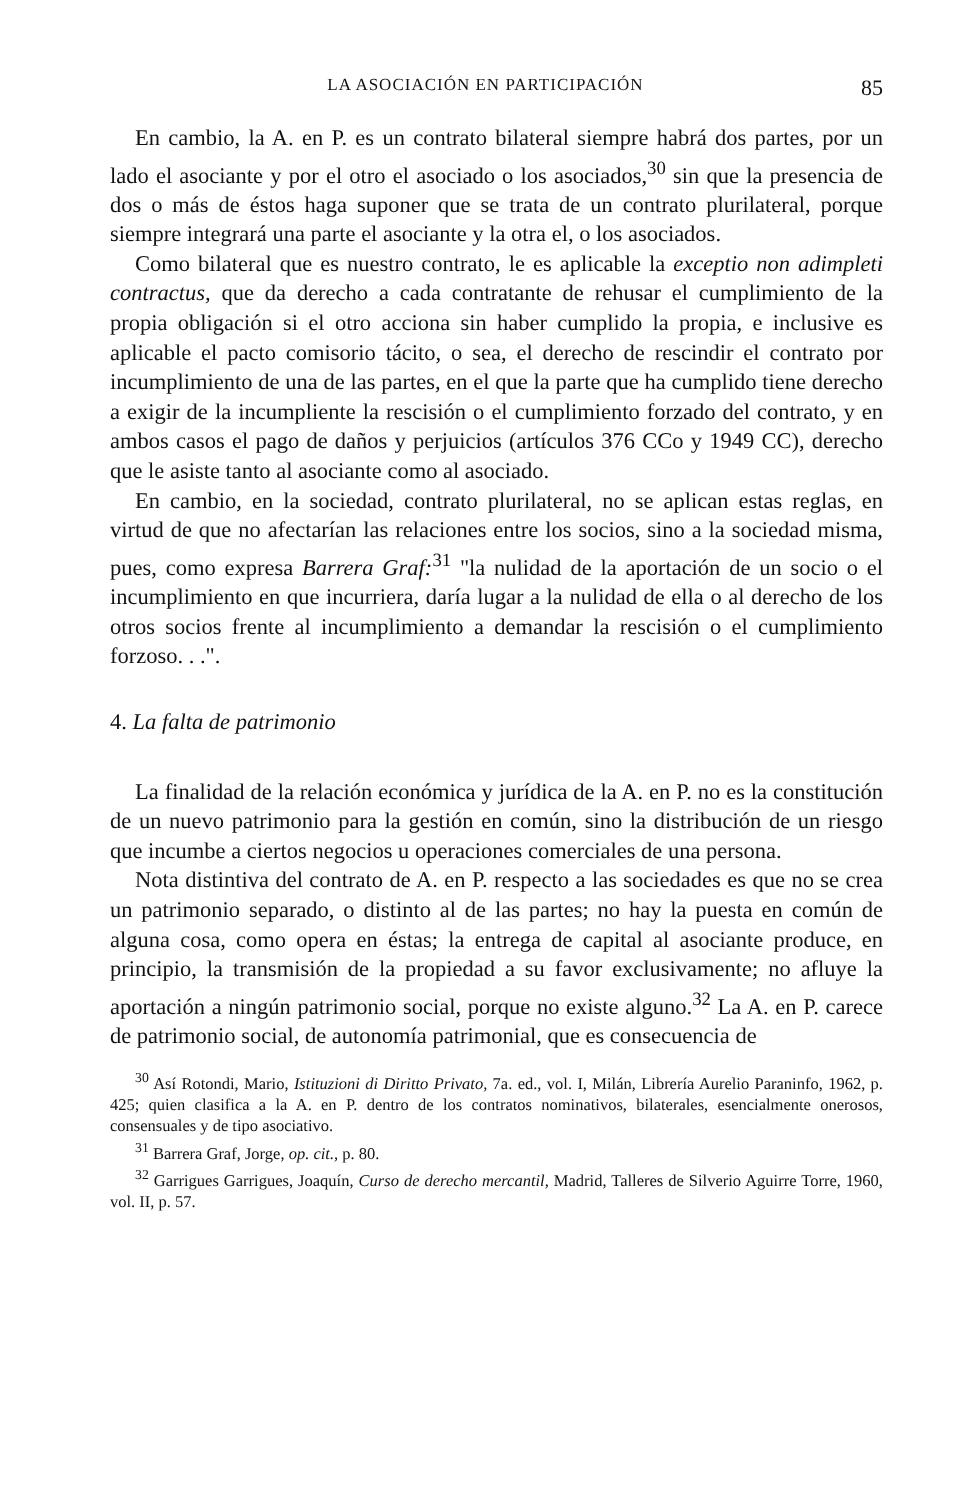LA ASOCIACIÓN EN PARTICIPACIÓN 85
En cambio, la A. en P. es un contrato bilateral siempre habrá dos partes, por un lado el asociante y por el otro el asociado o los asociados,<sup>30</sup> sin que la presencia de dos o más de éstos haga suponer que se trata de un contrato plurilateral, porque siempre integrará una parte el asociante y la otra el, o los asociados.
Como bilateral que es nuestro contrato, le es aplicable la exceptio non adimpleti contractus, que da derecho a cada contratante de rehusar el cumplimiento de la propia obligación si el otro acciona sin haber cumplido la propia, e inclusive es aplicable el pacto comisorio tácito, o sea, el derecho de rescindir el contrato por incumplimiento de una de las partes, en el que la parte que ha cumplido tiene derecho a exigir de la incumpliente la rescisión o el cumplimiento forzado del contrato, y en ambos casos el pago de daños y perjuicios (artículos 376 CCo y 1949 CC), derecho que le asiste tanto al asociante como al asociado.
En cambio, en la sociedad, contrato plurilateral, no se aplican estas reglas, en virtud de que no afectarían las relaciones entre los socios, sino a la sociedad misma, pues, como expresa Barrera Graf:<sup>31</sup> "la nulidad de la aportación de un socio o el incumplimiento en que incurriera, daría lugar a la nulidad de ella o al derecho de los otros socios frente al incumplimiento a demandar la rescisión o el cumplimiento forzoso. . .".
4. La falta de patrimonio
La finalidad de la relación económica y jurídica de la A. en P. no es la constitución de un nuevo patrimonio para la gestión en común, sino la distribución de un riesgo que incumbe a ciertos negocios u operaciones comerciales de una persona.
Nota distintiva del contrato de A. en P. respecto a las sociedades es que no se crea un patrimonio separado, o distinto al de las partes; no hay la puesta en común de alguna cosa, como opera en éstas; la entrega de capital al asociante produce, en principio, la transmisión de la propiedad a su favor exclusivamente; no afluye la aportación a ningún patrimonio social, porque no existe alguno.<sup>32</sup> La A. en P. carece de patrimonio social, de autonomía patrimonial, que es consecuencia de
<sup>30</sup> Así Rotondi, Mario, Istituzioni di Diritto Privato, 7a. ed., vol. I, Milán, Librería Aurelio Paraninfo, 1962, p. 425; quien clasifica a la A. en P. dentro de los contratos nominativos, bilaterales, esencialmente onerosos, consensuales y de tipo asociativo.
<sup>31</sup> Barrera Graf, Jorge, op. cit., p. 80.
<sup>32</sup> Garrigues Garrigues, Joaquín, Curso de derecho mercantil, Madrid, Talleres de Silverio Aguirre Torre, 1960, vol. II, p. 57.